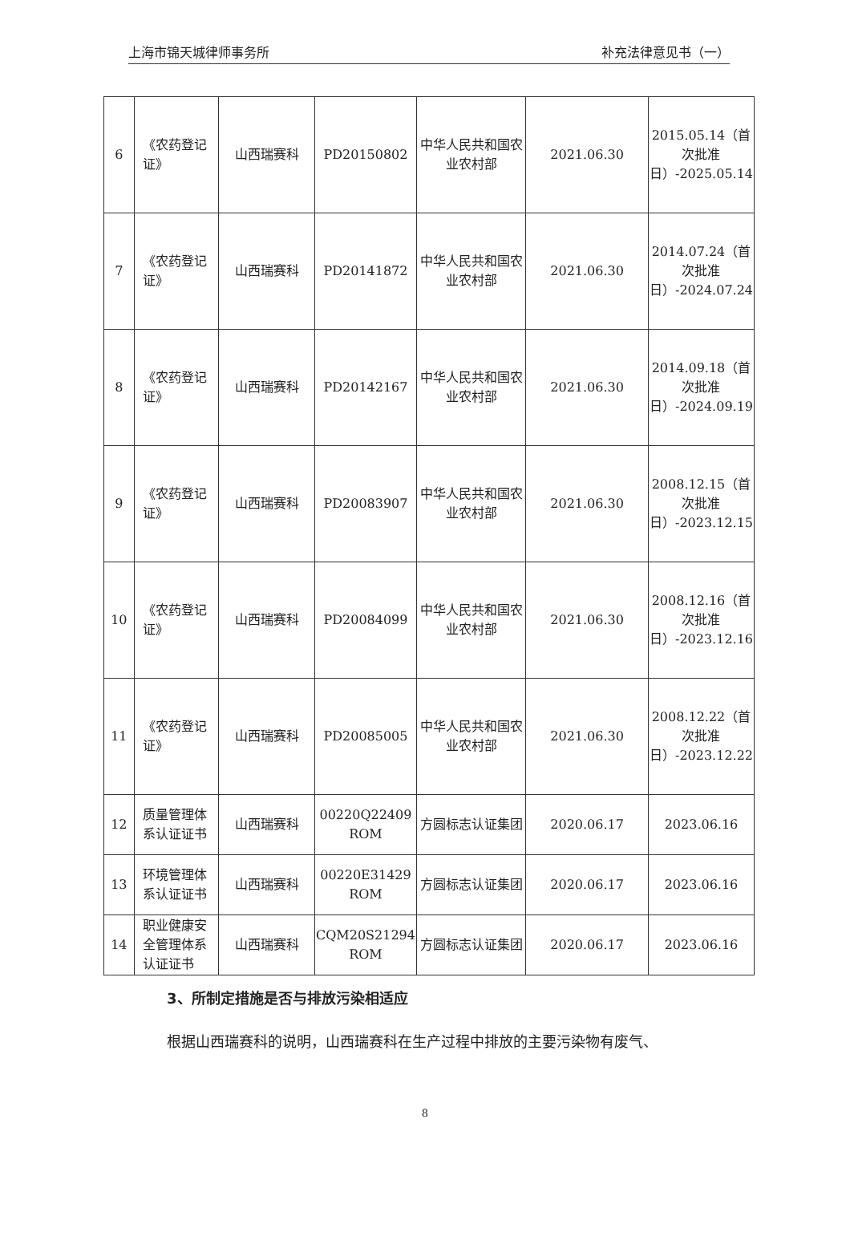上海市锦天城律师事务所 补充法律意见书（一）
| 6 | 《农药登记证》 | 山西瑞赛科 | PD20150802 | 中华人民共和国农业农村部 | 2021.06.30 | 2015.05.14（首次批准日）-2025.05.14 |
| 7 | 《农药登记证》 | 山西瑞赛科 | PD20141872 | 中华人民共和国农业农村部 | 2021.06.30 | 2014.07.24（首次批准日）-2024.07.24 |
| 8 | 《农药登记证》 | 山西瑞赛科 | PD20142167 | 中华人民共和国农业农村部 | 2021.06.30 | 2014.09.18（首次批准日）-2024.09.19 |
| 9 | 《农药登记证》 | 山西瑞赛科 | PD20083907 | 中华人民共和国农业农村部 | 2021.06.30 | 2008.12.15（首次批准日）-2023.12.15 |
| 10 | 《农药登记证》 | 山西瑞赛科 | PD20084099 | 中华人民共和国农业农村部 | 2021.06.30 | 2008.12.16（首次批准日）-2023.12.16 |
| 11 | 《农药登记证》 | 山西瑞赛科 | PD20085005 | 中华人民共和国农业农村部 | 2021.06.30 | 2008.12.22（首次批准日）-2023.12.22 |
| 12 | 质量管理体系认证证书 | 山西瑞赛科 | 00220Q22409 ROM | 方圆标志认证集团 | 2020.06.17 | 2023.06.16 |
| 13 | 环境管理体系认证证书 | 山西瑞赛科 | 00220E31429 ROM | 方圆标志认证集团 | 2020.06.17 | 2023.06.16 |
| 14 | 职业健康安全管理体系认证证书 | 山西瑞赛科 | CQM20S21294 ROM | 方圆标志认证集团 | 2020.06.17 | 2023.06.16 |
3、所制定措施是否与排放污染相适应
根据山西瑞赛科的说明，山西瑞赛科在生产过程中排放的主要污染物有废气、
8